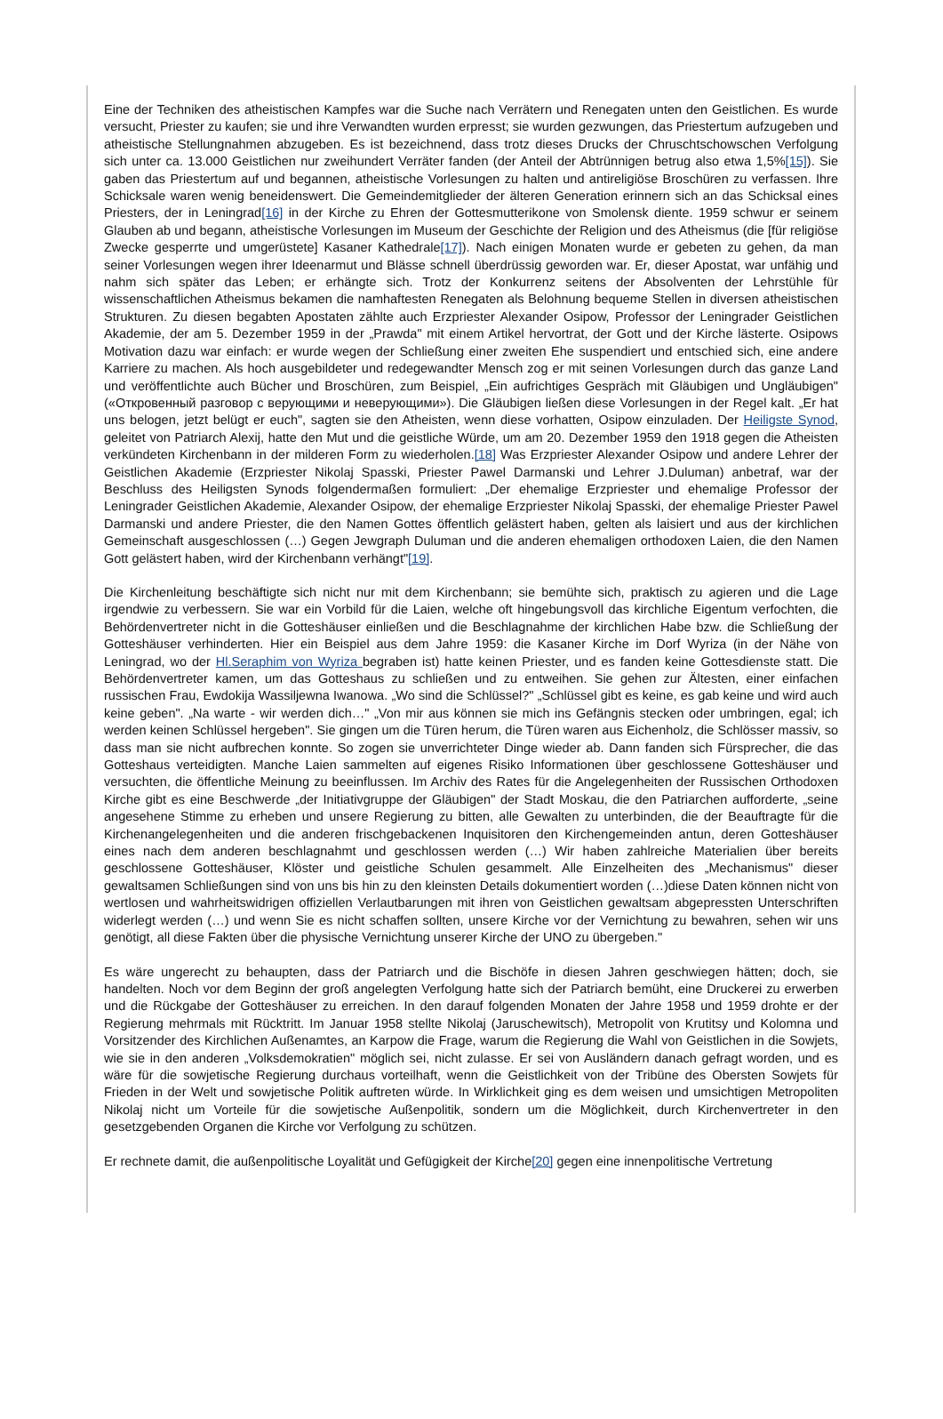Eine der Techniken des atheistischen Kampfes war die Suche nach Verrätern und Renegaten unten den Geistlichen. Es wurde versucht, Priester zu kaufen; sie und ihre Verwandten wurden erpresst; sie wurden gezwungen, das Priestertum aufzugeben und atheistische Stellungnahmen abzugeben. Es ist bezeichnend, dass trotz dieses Drucks der Chruschtschowschen Verfolgung sich unter ca. 13.000 Geistlichen nur zweihundert Verräter fanden (der Anteil der Abtrünnigen betrug also etwa 1,5%[15]). Sie gaben das Priestertum auf und begannen, atheistische Vorlesungen zu halten und antireligiöse Broschüren zu verfassen. Ihre Schicksale waren wenig beneidenswert. Die Gemeindemitglieder der älteren Generation erinnern sich an das Schicksal eines Priesters, der in Leningrad[16] in der Kirche zu Ehren der Gottesmutterikone von Smolensk diente. 1959 schwur er seinem Glauben ab und begann, atheistische Vorlesungen im Museum der Geschichte der Religion und des Atheismus (die [für religiöse Zwecke gesperrte und umgerüstete] Kasaner Kathedrale[17]). Nach einigen Monaten wurde er gebeten zu gehen, da man seiner Vorlesungen wegen ihrer Ideenarmut und Blässe schnell überdrüssig geworden war. Er, dieser Apostat, war unfähig und nahm sich später das Leben; er erhängte sich. Trotz der Konkurrenz seitens der Absolventen der Lehrstühle für wissenschaftlichen Atheismus bekamen die namhaftesten Renegaten als Belohnung bequeme Stellen in diversen atheistischen Strukturen. Zu diesen begabten Apostaten zählte auch Erzpriester Alexander Osipow, Professor der Leningrader Geistlichen Akademie, der am 5. Dezember 1959 in der „Prawda" mit einem Artikel hervortrat, der Gott und der Kirche lästerte. Osipows Motivation dazu war einfach: er wurde wegen der Schließung einer zweiten Ehe suspendiert und entschied sich, eine andere Karriere zu machen. Als hoch ausgebildeter und redegewandter Mensch zog er mit seinen Vorlesungen durch das ganze Land und veröffentlichte auch Bücher und Broschüren, zum Beispiel, „Ein aufrichtiges Gespräch mit Gläubigen und Ungläubigen" («Откровенный разговор с верующими и неверующими»). Die Gläubigen ließen diese Vorlesungen in der Regel kalt. „Er hat uns belogen, jetzt belügt er euch", sagten sie den Atheisten, wenn diese vorhatten, Osipow einzuladen. Der Heiligste Synod, geleitet von Patriarch Alexij, hatte den Mut und die geistliche Würde, um am 20. Dezember 1959 den 1918 gegen die Atheisten verkündeten Kirchenbann in der milderen Form zu wiederholen.[18] Was Erzpriester Alexander Osipow und andere Lehrer der Geistlichen Akademie (Erzpriester Nikolaj Spasski, Priester Pawel Darmanski und Lehrer J.Duluman) anbetraf, war der Beschluss des Heiligsten Synods folgendermaßen formuliert: „Der ehemalige Erzpriester und ehemalige Professor der Leningrader Geistlichen Akademie, Alexander Osipow, der ehemalige Erzpriester Nikolaj Spasski, der ehemalige Priester Pawel Darmanski und andere Priester, die den Namen Gottes öffentlich gelästert haben, gelten als laisiert und aus der kirchlichen Gemeinschaft ausgeschlossen (…) Gegen Jewgraph Duluman und die anderen ehemaligen orthodoxen Laien, die den Namen Gott gelästert haben, wird der Kirchenbann verhängt"[19].
Die Kirchenleitung beschäftigte sich nicht nur mit dem Kirchenbann; sie bemühte sich, praktisch zu agieren und die Lage irgendwie zu verbessern. Sie war ein Vorbild für die Laien, welche oft hingebungsvoll das kirchliche Eigentum verfochten, die Behördenvertreter nicht in die Gotteshäuser einließen und die Beschlagnahme der kirchlichen Habe bzw. die Schließung der Gotteshäuser verhinderten. Hier ein Beispiel aus dem Jahre 1959: die Kasaner Kirche im Dorf Wyriza (in der Nähe von Leningrad, wo der Hl.Seraphim von Wyriza begraben ist) hatte keinen Priester, und es fanden keine Gottesdienste statt. Die Behördenvertreter kamen, um das Gotteshaus zu schließen und zu entweihen. Sie gehen zur Ältesten, einer einfachen russischen Frau, Ewdokija Wassiljewna Iwanowa. „Wo sind die Schlüssel?" „Schlüssel gibt es keine, es gab keine und wird auch keine geben". „Na warte - wir werden dich…" „Von mir aus können sie mich ins Gefängnis stecken oder umbringen, egal; ich werden keinen Schlüssel hergeben". Sie gingen um die Türen herum, die Türen waren aus Eichenholz, die Schlösser massiv, so dass man sie nicht aufbrechen konnte. So zogen sie unverrichteter Dinge wieder ab. Dann fanden sich Fürsprecher, die das Gotteshaus verteidigten. Manche Laien sammelten auf eigenes Risiko Informationen über geschlossene Gotteshäuser und versuchten, die öffentliche Meinung zu beeinflussen. Im Archiv des Rates für die Angelegenheiten der Russischen Orthodoxen Kirche gibt es eine Beschwerde „der Initiativgruppe der Gläubigen" der Stadt Moskau, die den Patriarchen aufforderte, „seine angesehene Stimme zu erheben und unsere Regierung zu bitten, alle Gewalten zu unterbinden, die der Beauftragte für die Kirchenangelegenheiten und die anderen frischgebackenen Inquisitoren den Kirchengemeinden antun, deren Gotteshäuser eines nach dem anderen beschlagnahmt und geschlossen werden (…) Wir haben zahlreiche Materialien über bereits geschlossene Gotteshäuser, Klöster und geistliche Schulen gesammelt. Alle Einzelheiten des „Mechanismus" dieser gewaltsamen Schließungen sind von uns bis hin zu den kleinsten Details dokumentiert worden (…)diese Daten können nicht von wertlosen und wahrheitswidrigen offiziellen Verlautbarungen mit ihren von Geistlichen gewaltsam abgepressten Unterschriften widerlegt werden (…) und wenn Sie es nicht schaffen sollten, unsere Kirche vor der Vernichtung zu bewahren, sehen wir uns genötigt, all diese Fakten über die physische Vernichtung unserer Kirche der UNO zu übergeben."
Es wäre ungerecht zu behaupten, dass der Patriarch und die Bischöfe in diesen Jahren geschwiegen hätten; doch, sie handelten. Noch vor dem Beginn der groß angelegten Verfolgung hatte sich der Patriarch bemüht, eine Druckerei zu erwerben und die Rückgabe der Gotteshäuser zu erreichen. In den darauf folgenden Monaten der Jahre 1958 und 1959 drohte er der Regierung mehrmals mit Rücktritt. Im Januar 1958 stellte Nikolaj (Jaruschewitsch), Metropolit von Krutitsy und Kolomna und Vorsitzender des Kirchlichen Außenamtes, an Karpow die Frage, warum die Regierung die Wahl von Geistlichen in die Sowjets, wie sie in den anderen „Volksdemokratien" möglich sei, nicht zulasse. Er sei von Ausländern danach gefragt worden, und es wäre für die sowjetische Regierung durchaus vorteilhaft, wenn die Geistlichkeit von der Tribüne des Obersten Sowjets für Frieden in der Welt und sowjetische Politik auftreten würde. In Wirklichkeit ging es dem weisen und umsichtigen Metropoliten Nikolaj nicht um Vorteile für die sowjetische Außenpolitik, sondern um die Möglichkeit, durch Kirchenvertreter in den gesetzgebenden Organen die Kirche vor Verfolgung zu schützen.
Er rechnete damit, die außenpolitische Loyalität und Gefügigkeit der Kirche[20] gegen eine innenpolitische Vertretung